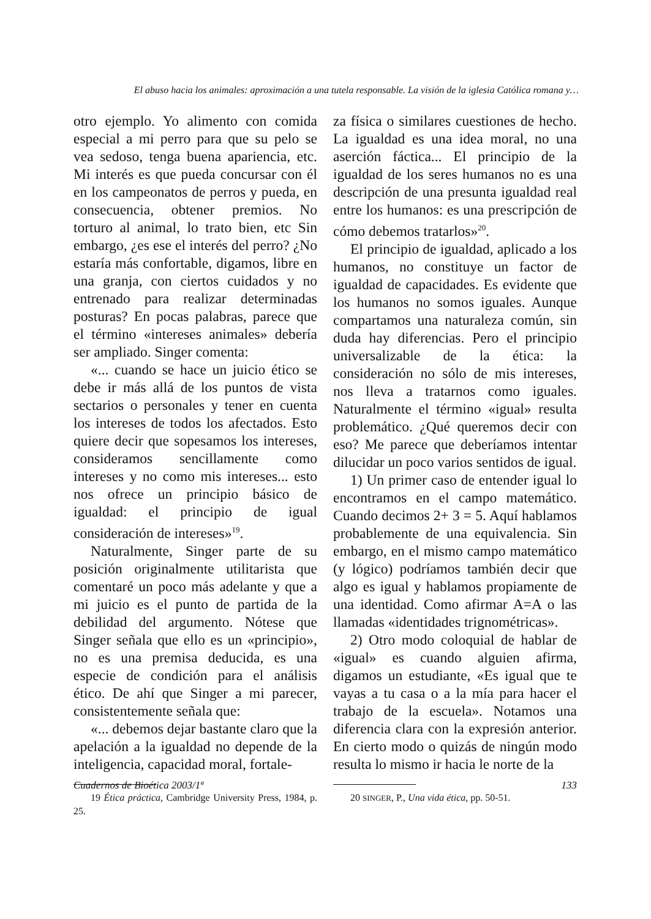El abuso hacia los animales: aproximación a una tutela responsable. La visión de la iglesia Católica romana y…
otro ejemplo. Yo alimento con comida especial a mi perro para que su pelo se vea sedoso, tenga buena apariencia, etc. Mi interés es que pueda concursar con él en los campeonatos de perros y pueda, en consecuencia, obtener premios. No torturo al animal, lo trato bien, etc Sin embargo, ¿es ese el interés del perro? ¿No estaría más confortable, digamos, libre en una granja, con ciertos cuidados y no entrenado para realizar determinadas posturas? En pocas palabras, parece que el término «intereses animales» debería ser ampliado. Singer comenta:
«... cuando se hace un juicio ético se debe ir más allá de los puntos de vista sectarios o personales y tener en cuenta los intereses de todos los afectados. Esto quiere decir que sopesamos los intereses, consideramos sencillamente como intereses y no como mis intereses... esto nos ofrece un principio básico de igualdad: el principio de igual consideración de intereses»<sup>19</sup>.
Naturalmente, Singer parte de su posición originalmente utilitarista que comentaré un poco más adelante y que a mi juicio es el punto de partida de la debilidad del argumento. Nótese que Singer señala que ello es un «principio», no es una premisa deducida, es una especie de condición para el análisis ético. De ahí que Singer a mi parecer, consistentemente señala que:
«... debemos dejar bastante claro que la apelación a la igualdad no depende de la inteligencia, capacidad moral, fortale-
19 Ética práctica, Cambridge University Press, 1984, p. 25.
za física o similares cuestiones de hecho. La igualdad es una idea moral, no una aserción fáctica... El principio de la igualdad de los seres humanos no es una descripción de una presunta igualdad real entre los humanos: es una prescripción de cómo debemos tratarlos»<sup>20</sup>.
El principio de igualdad, aplicado a los humanos, no constituye un factor de igualdad de capacidades. Es evidente que los humanos no somos iguales. Aunque compartamos una naturaleza común, sin duda hay diferencias. Pero el principio universalizable de la ética: la consideración no sólo de mis intereses, nos lleva a tratarnos como iguales. Naturalmente el término «igual» resulta problemático. ¿Qué queremos decir con eso? Me parece que deberíamos intentar dilucidar un poco varios sentidos de igual.
1) Un primer caso de entender igual lo encontramos en el campo matemático. Cuando decimos 2+ 3 = 5. Aquí hablamos probablemente de una equivalencia. Sin embargo, en el mismo campo matemático (y lógico) podríamos también decir que algo es igual y hablamos propiamente de una identidad. Como afirmar A=A o las llamadas «identidades trignométricas».
2) Otro modo coloquial de hablar de «igual» es cuando alguien afirma, digamos un estudiante, «Es igual que te vayas a tu casa o a la mía para hacer el trabajo de la escuela». Notamos una diferencia clara con la expresión anterior. En cierto modo o quizás de ningún modo resulta lo mismo ir hacia le norte de la
20 SINGER, P., Una vida ética, pp. 50-51.
Cuadernos de Bioética 2003/1ª 133